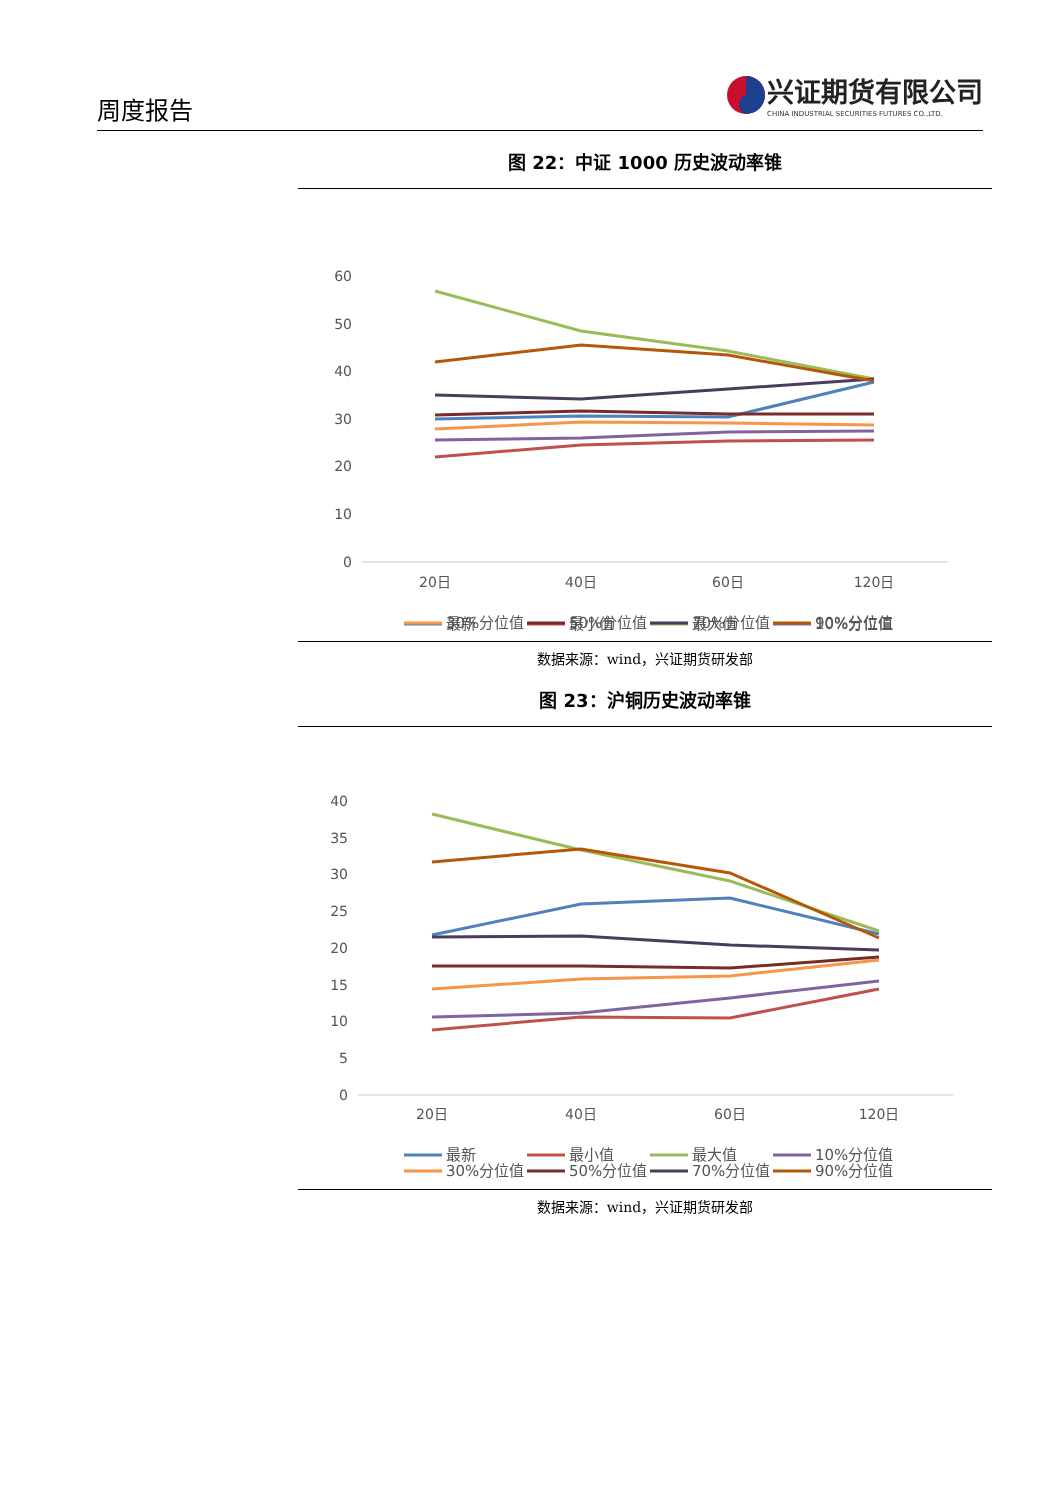周度报告
兴证期货有限公司
CHINA INDUSTRIAL SECURITIES FUTURES CO.,LTD.
图 22：中证 1000 历史波动率锥
60
50
40
30
20
10
0
20日
40日
60日
120日
最新
最小值
最大值
10%分位值
30%分位值
50%分位值
70%分位值
90%分位值
数据来源：wind，兴证期货研发部
图 23：沪铜历史波动率锥
40
35
30
25
20
15
10
5
0
20日
40日
60日
120日
最新
最小值
最大值
10%分位值
30%分位值
50%分位值
70%分位值
90%分位值
数据来源：wind，兴证期货研发部